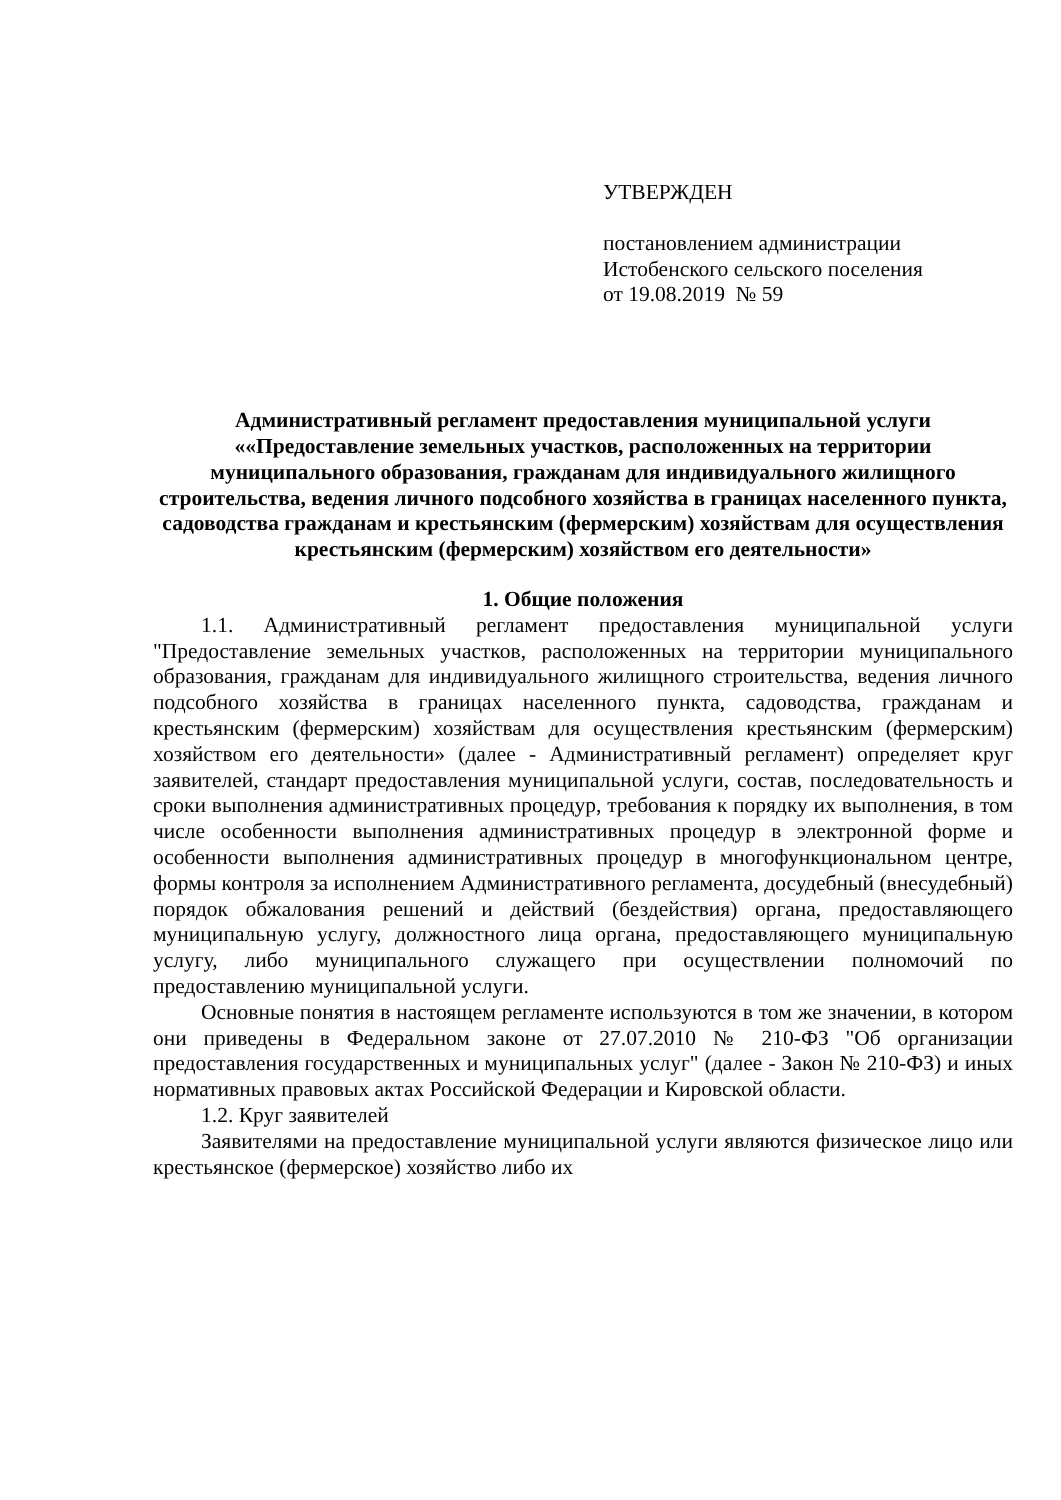УТВЕРЖДЕН
постановлением администрации
Истобенского сельского поселения
от 19.08.2019 № 59
Административный регламент предоставления муниципальной услуги ««Предоставление земельных участков, расположенных на территории муниципального образования, гражданам для индивидуального жилищного строительства, ведения личного подсобного хозяйства в границах населенного пункта, садоводства гражданам и крестьянским (фермерским) хозяйствам для осуществления крестьянским (фермерским) хозяйством его деятельности»
1. Общие положения
1.1. Административный регламент предоставления муниципальной услуги "Предоставление земельных участков, расположенных на территории муниципального образования, гражданам для индивидуального жилищного строительства, ведения личного подсобного хозяйства в границах населенного пункта, садоводства, гражданам и крестьянским (фермерским) хозяйствам для осуществления крестьянским (фермерским) хозяйством его деятельности» (далее - Административный регламент) определяет круг заявителей, стандарт предоставления муниципальной услуги, состав, последовательность и сроки выполнения административных процедур, требования к порядку их выполнения, в том числе особенности выполнения административных процедур в электронной форме и особенности выполнения административных процедур в многофункциональном центре, формы контроля за исполнением Административного регламента, досудебный (внесудебный) порядок обжалования решений и действий (бездействия) органа, предоставляющего муниципальную услугу, должностного лица органа, предоставляющего муниципальную услугу, либо муниципального служащего при осуществлении полномочий по предоставлению муниципальной услуги.
Основные понятия в настоящем регламенте используются в том же значении, в котором они приведены в Федеральном законе от 27.07.2010 № 210-ФЗ "Об организации предоставления государственных и муниципальных услуг" (далее - Закон № 210-ФЗ) и иных нормативных правовых актах Российской Федерации и Кировской области.
1.2. Круг заявителей
Заявителями на предоставление муниципальной услуги являются физическое лицо или крестьянское (фермерское) хозяйство либо их